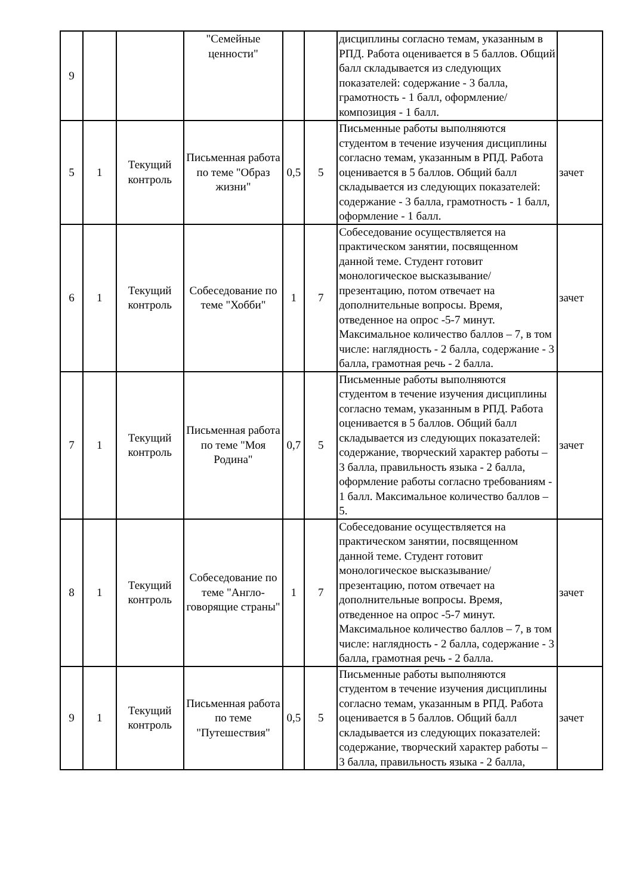| 9 | | | "Семейные ценности" | | | дисциплины согласно темам, указанным в РПД. Работа оценивается в 5 баллов. Общий балл складывается из следующих показателей: содержание - 3 балла, грамотность - 1 балл, оформление/ композиция - 1 балл. | |
| 5 | 1 | Текущий контроль | Письменная работа по теме "Образ жизни" | 0,5 | 5 | Письменные работы выполняются студентом в течение изучения дисциплины согласно темам, указанным в РПД. Работа оценивается в 5 баллов. Общий балл складывается из следующих показателей: содержание - 3 балла, грамотность - 1 балл, оформление - 1 балл. | зачет |
| 6 | 1 | Текущий контроль | Собеседование по теме "Хобби" | 1 | 7 | Собеседование осуществляется на практическом занятии, посвященном данной теме. Студент готовит монологическое высказывание/презентацию, потом отвечает на дополнительные вопросы. Время, отведенное на опрос -5-7 минут. Максимальное количество баллов – 7, в том числе: наглядность - 2 балла, содержание - 3 балла, грамотная речь - 2 балла. | зачет |
| 7 | 1 | Текущий контроль | Письменная работа по теме "Моя Родина" | 0,7 | 5 | Письменные работы выполняются студентом в течение изучения дисциплины согласно темам, указанным в РПД. Работа оценивается в 5 баллов. Общий балл складывается из следующих показателей: содержание, творческий характер работы – 3 балла, правильность языка - 2 балла, оформление работы согласно требованиям - 1 балл. Максимальное количество баллов – 5. | зачет |
| 8 | 1 | Текущий контроль | Собеседование по теме "Англо-говорящие страны" | 1 | 7 | Собеседование осуществляется на практическом занятии, посвященном данной теме. Студент готовит монологическое высказывание/презентацию, потом отвечает на дополнительные вопросы. Время, отведенное на опрос -5-7 минут. Максимальное количество баллов – 7, в том числе: наглядность - 2 балла, содержание - 3 балла, грамотная речь - 2 балла. | зачет |
| 9 | 1 | Текущий контроль | Письменная работа по теме "Путешествия" | 0,5 | 5 | Письменные работы выполняются студентом в течение изучения дисциплины согласно темам, указанным в РПД. Работа оценивается в 5 баллов. Общий балл складывается из следующих показателей: содержание, творческий характер работы – 3 балла, правильность языка - 2 балла, | зачет |